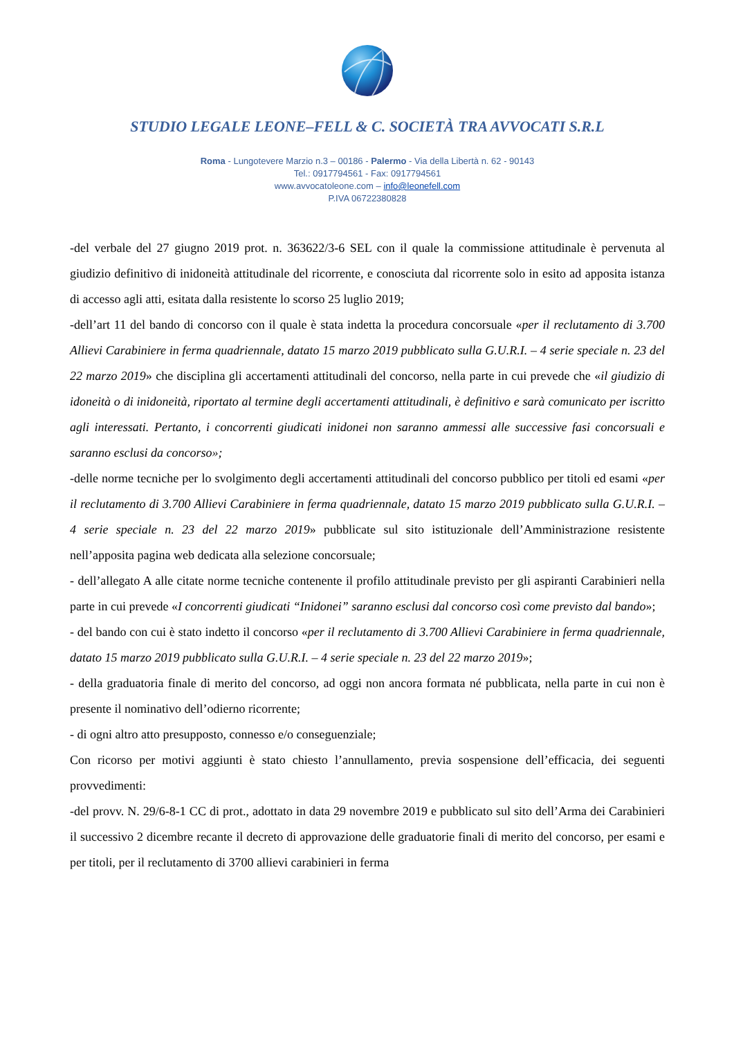STUDIO LEGALE LEONE–FELL & C. SOCIETÀ TRA AVVOCATI S.R.L
Roma - Lungotevere Marzio n.3 – 00186 - Palermo - Via della Libertà n. 62 - 90143
Tel.: 0917794561 - Fax: 0917794561
www.avvocatoleone.com – info@leonefell.com
P.IVA 06722380828
-del verbale del 27 giugno 2019 prot. n. 363622/3-6 SEL con il quale la commissione attitudinale è pervenuta al giudizio definitivo di inidoneità attitudinale del ricorrente, e conosciuta dal ricorrente solo in esito ad apposita istanza di accesso agli atti, esitata dalla resistente lo scorso 25 luglio 2019;
-dell’art 11 del bando di concorso con il quale è stata indetta la procedura concorsuale «per il reclutamento di 3.700 Allievi Carabiniere in ferma quadriennale, datato 15 marzo 2019 pubblicato sulla G.U.R.I. – 4 serie speciale n. 23 del 22 marzo 2019» che disciplina gli accertamenti attitudinali del concorso, nella parte in cui prevede che «il giudizio di idoneità o di inidoneità, riportato al termine degli accertamenti attitudinali, è definitivo e sarà comunicato per iscritto agli interessati. Pertanto, i concorrenti giudicati inidonei non saranno ammessi alle successive fasi concorsuali e saranno esclusi da concorso»;
-delle norme tecniche per lo svolgimento degli accertamenti attitudinali del concorso pubblico per titoli ed esami «per il reclutamento di 3.700 Allievi Carabiniere in ferma quadriennale, datato 15 marzo 2019 pubblicato sulla G.U.R.I. – 4 serie speciale n. 23 del 22 marzo 2019» pubblicate sul sito istituzionale dell’Amministrazione resistente nell’apposita pagina web dedicata alla selezione concorsuale;
- dell’allegato A alle citate norme tecniche contenente il profilo attitudinale previsto per gli aspiranti Carabinieri nella parte in cui prevede «I concorrenti giudicati “Inidonei” saranno esclusi dal concorso così come previsto dal bando»;
- del bando con cui è stato indetto il concorso «per il reclutamento di 3.700 Allievi Carabiniere in ferma quadriennale, datato 15 marzo 2019 pubblicato sulla G.U.R.I. – 4 serie speciale n. 23 del 22 marzo 2019»;
- della graduatoria finale di merito del concorso, ad oggi non ancora formata né pubblicata, nella parte in cui non è presente il nominativo dell’odierno ricorrente;
- di ogni altro atto presupposto, connesso e/o conseguenziale;
Con ricorso per motivi aggiunti è stato chiesto l’annullamento, previa sospensione dell’efficacia, dei seguenti provvedimenti:
-del provv. N. 29/6-8-1 CC di prot., adottato in data 29 novembre 2019 e pubblicato sul sito dell’Arma dei Carabinieri il successivo 2 dicembre recante il decreto di approvazione delle graduatorie finali di merito del concorso, per esami e per titoli, per il reclutamento di 3700 allievi carabinieri in ferma